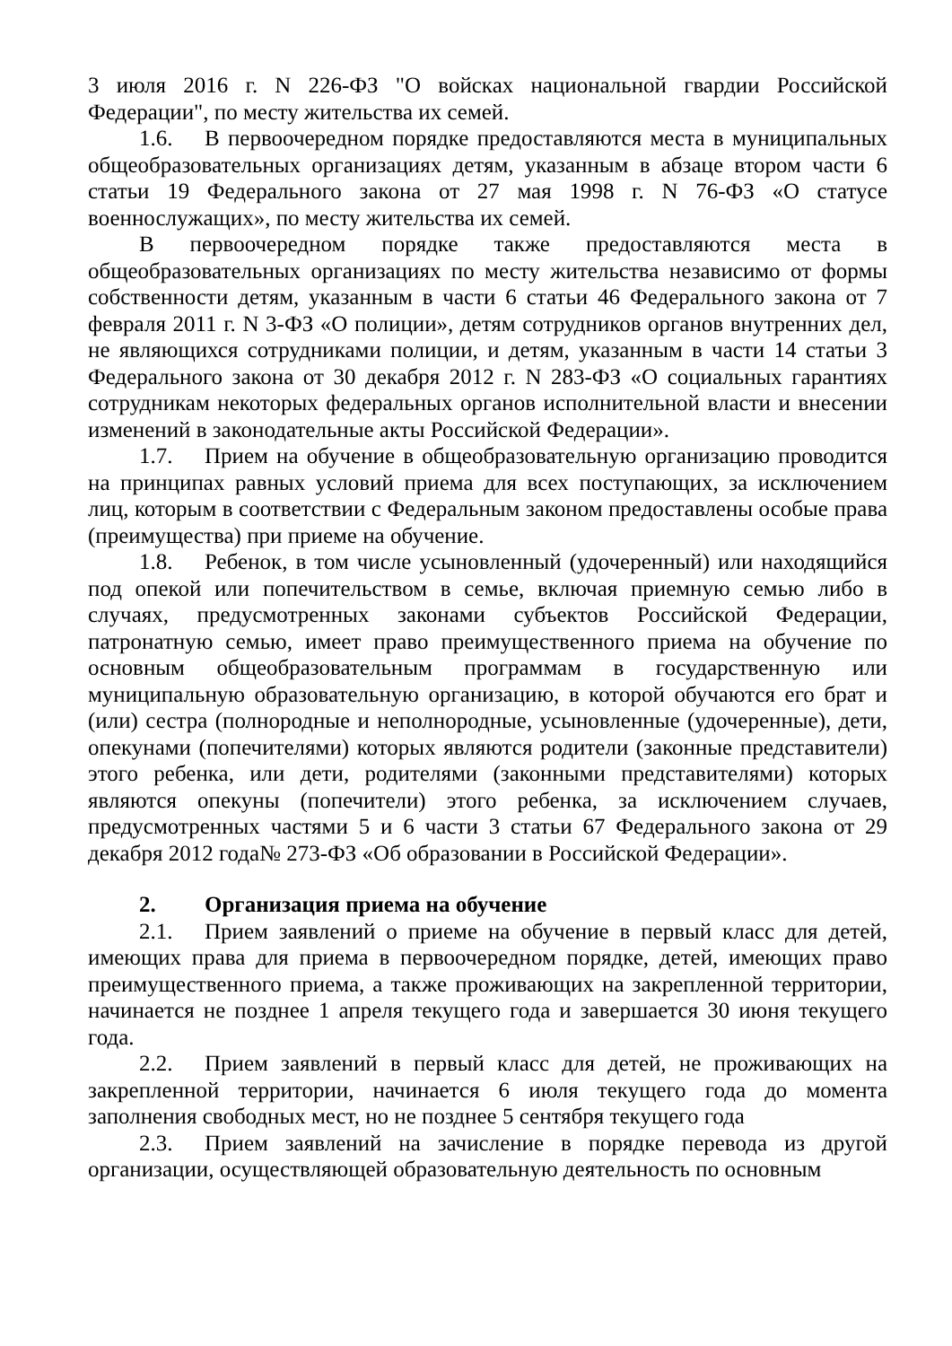3 июля 2016 г. N 226-ФЗ "О войсках национальной гвардии Российской Федерации", по месту жительства их семей.
1.6. В первоочередном порядке предоставляются места в муниципальных общеобразовательных организациях детям, указанным в абзаце втором части 6 статьи 19 Федерального закона от 27 мая 1998 г. N 76-ФЗ «О статусе военнослужащих», по месту жительства их семей.
В первоочередном порядке также предоставляются места в общеобразовательных организациях по месту жительства независимо от формы собственности детям, указанным в части 6 статьи 46 Федерального закона от 7 февраля 2011 г. N 3-ФЗ «О полиции», детям сотрудников органов внутренних дел, не являющихся сотрудниками полиции, и детям, указанным в части 14 статьи 3 Федерального закона от 30 декабря 2012 г. N 283-ФЗ «О социальных гарантиях сотрудникам некоторых федеральных органов исполнительной власти и внесении изменений в законодательные акты Российской Федерации».
1.7. Прием на обучение в общеобразовательную организацию проводится на принципах равных условий приема для всех поступающих, за исключением лиц, которым в соответствии с Федеральным законом предоставлены особые права (преимущества) при приеме на обучение.
1.8. Ребенок, в том числе усыновленный (удочеренный) или находящийся под опекой или попечительством в семье, включая приемную семью либо в случаях, предусмотренных законами субъектов Российской Федерации, патронатную семью, имеет право преимущественного приема на обучение по основным общеобразовательным программам в государственную или муниципальную образовательную организацию, в которой обучаются его брат и (или) сестра (полнородные и неполнородные, усыновленные (удочеренные), дети, опекунами (попечителями) которых являются родители (законные представители) этого ребенка, или дети, родителями (законными представителями) которых являются опекуны (попечители) этого ребенка, за исключением случаев, предусмотренных частями 5 и 6 части 3 статьи 67 Федерального закона от 29 декабря 2012 года№ 273-ФЗ «Об образовании в Российской Федерации».
2. Организация приема на обучение
2.1. Прием заявлений о приеме на обучение в первый класс для детей, имеющих права для приема в первоочередном порядке, детей, имеющих право преимущественного приема, а также проживающих на закрепленной территории, начинается не позднее 1 апреля текущего года и завершается 30 июня текущего года.
2.2. Прием заявлений в первый класс для детей, не проживающих на закрепленной территории, начинается 6 июля текущего года до момента заполнения свободных мест, но не позднее 5 сентября текущего года
2.3. Прием заявлений на зачисление в порядке перевода из другой организации, осуществляющей образовательную деятельность по основным